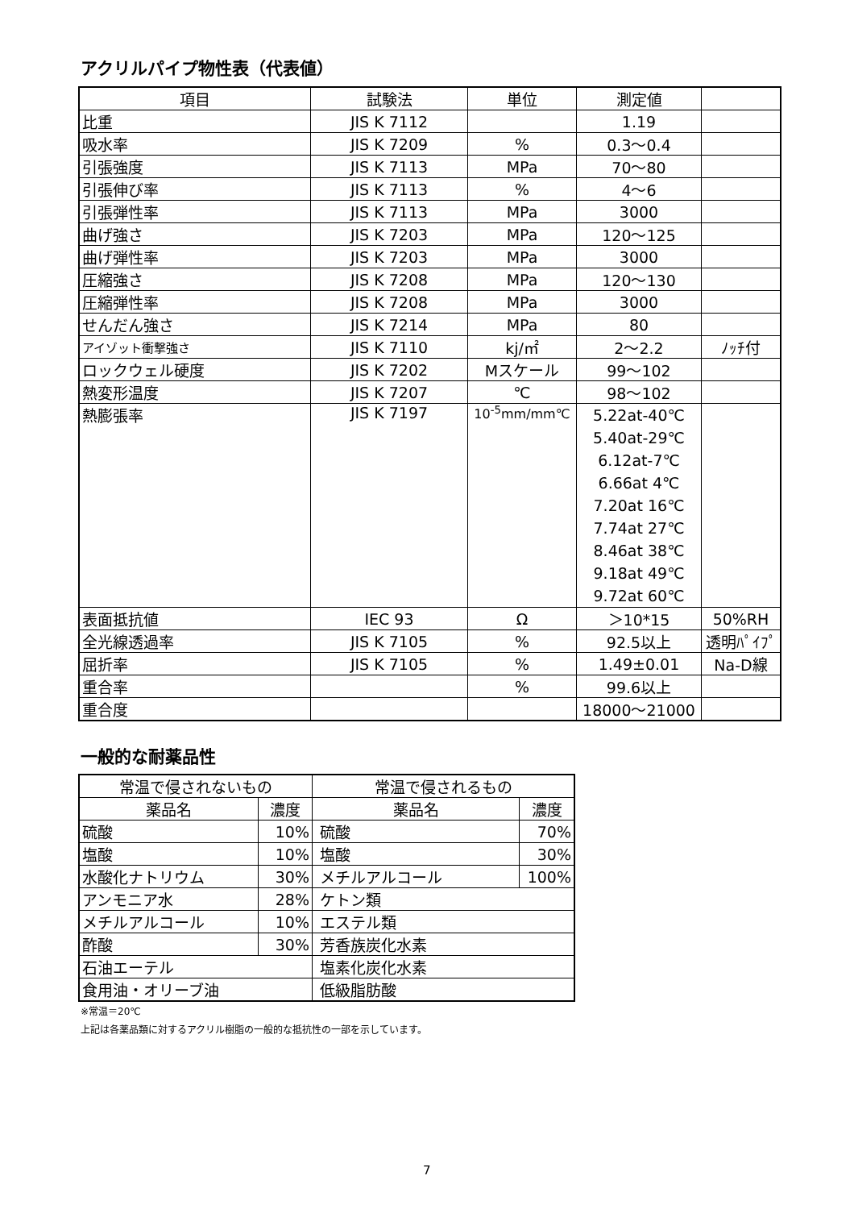アクリルパイプ物性表（代表値）
| 項目 | 試験法 | 単位 | 測定値 | |
| --- | --- | --- | --- | --- |
| 比重 | JIS K 7112 | | 1.19 | |
| 吸水率 | JIS K 7209 | % | 0.3～0.4 | |
| 引張強度 | JIS K 7113 | MPa | 70～80 | |
| 引張伸び率 | JIS K 7113 | % | 4～6 | |
| 引張弾性率 | JIS K 7113 | MPa | 3000 | |
| 曲げ強さ | JIS K 7203 | MPa | 120～125 | |
| 曲げ弾性率 | JIS K 7203 | MPa | 3000 | |
| 圧縮強さ | JIS K 7208 | MPa | 120～130 | |
| 圧縮弾性率 | JIS K 7208 | MPa | 3000 | |
| せんだん強さ | JIS K 7214 | MPa | 80 | |
| アイゾット衝撃強さ | JIS K 7110 | kj/㎡ | 2～2.2 | ﾉｯﾁ付 |
| ロックウェル硬度 | JIS K 7202 | Mスケール | 99～102 | |
| 熱変形温度 | JIS K 7207 | ℃ | 98～102 | |
| 熱膨張率 | JIS K 7197 | 10<sup>-5</sup>mm/mm℃ | 5.22at-40℃ 5.40at-29℃ 6.12at-7℃ 6.66at 4℃ 7.20at 16℃ 7.74at 27℃ 8.46at 38℃ 9.18at 49℃ 9.72at 60℃ | |
| 表面抵抗値 | IEC 93 | Ω | ＞10*15 | 50%RH |
| 全光線透過率 | JIS K 7105 | % | 92.5以上 | 透明ﾊﾟｲﾌﾟ |
| 屈折率 | JIS K 7105 | % | 1.49±0.01 | Na-D線 |
| 重合率 | | % | 99.6以上 | |
| 重合度 | | | 18000～21000 | |
一般的な耐薬品性
| 常温で侵されないもの | | 常温で侵されるもの | |
| --- | --- | --- | --- |
| 薬品名 | 濃度 | 薬品名 | 濃度 |
| 硫酸 | 10% | 硫酸 | 70% |
| 塩酸 | 10% | 塩酸 | 30% |
| 水酸化ナトリウム | 30% | メチルアルコール | 100% |
| アンモニア水 | 28% | ケトン類 | |
| メチルアルコール | 10% | エステル類 | |
| 酢酸 | 30% | 芳香族炭化水素 | |
| 石油エーテル | | 塩素化炭化水素 | |
| 食用油・オリーブ油 | | 低級脂肪酸 | |
※常温＝20℃
上記は各薬品類に対するアクリル樹脂の一般的な抵抗性の一部を示しています。
7